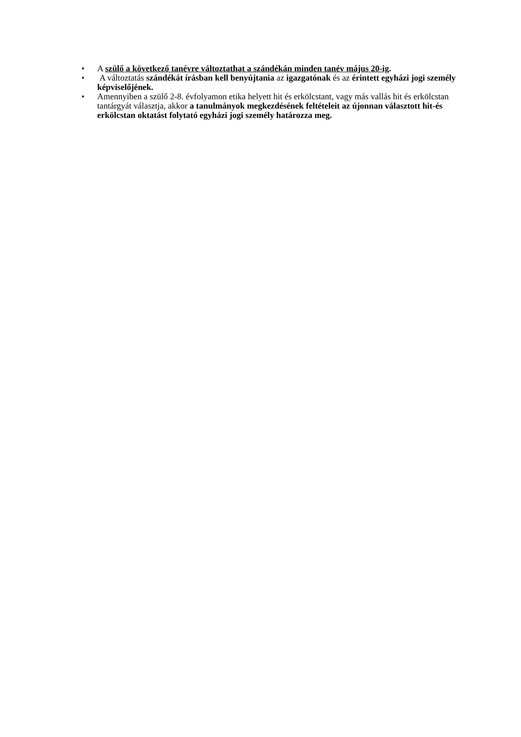• A szülő a következő tanévre változtathat a szándékán minden tanév május 20-ig.
• A változtatás szándékát írásban kell benyújtania az igazgatónak és az érintett egyházi jogi személy képviselőjének.
• Amennyiben a szülő 2-8. évfolyamon etika helyett hit és erkölcstant, vagy más vallás hit és erkölcstan tantárgyát választja, akkor a tanulmányok megkezdésének feltételeit az újonnan választott hit-és erkölcstan oktatást folytató egyházi jogi személy határozza meg.